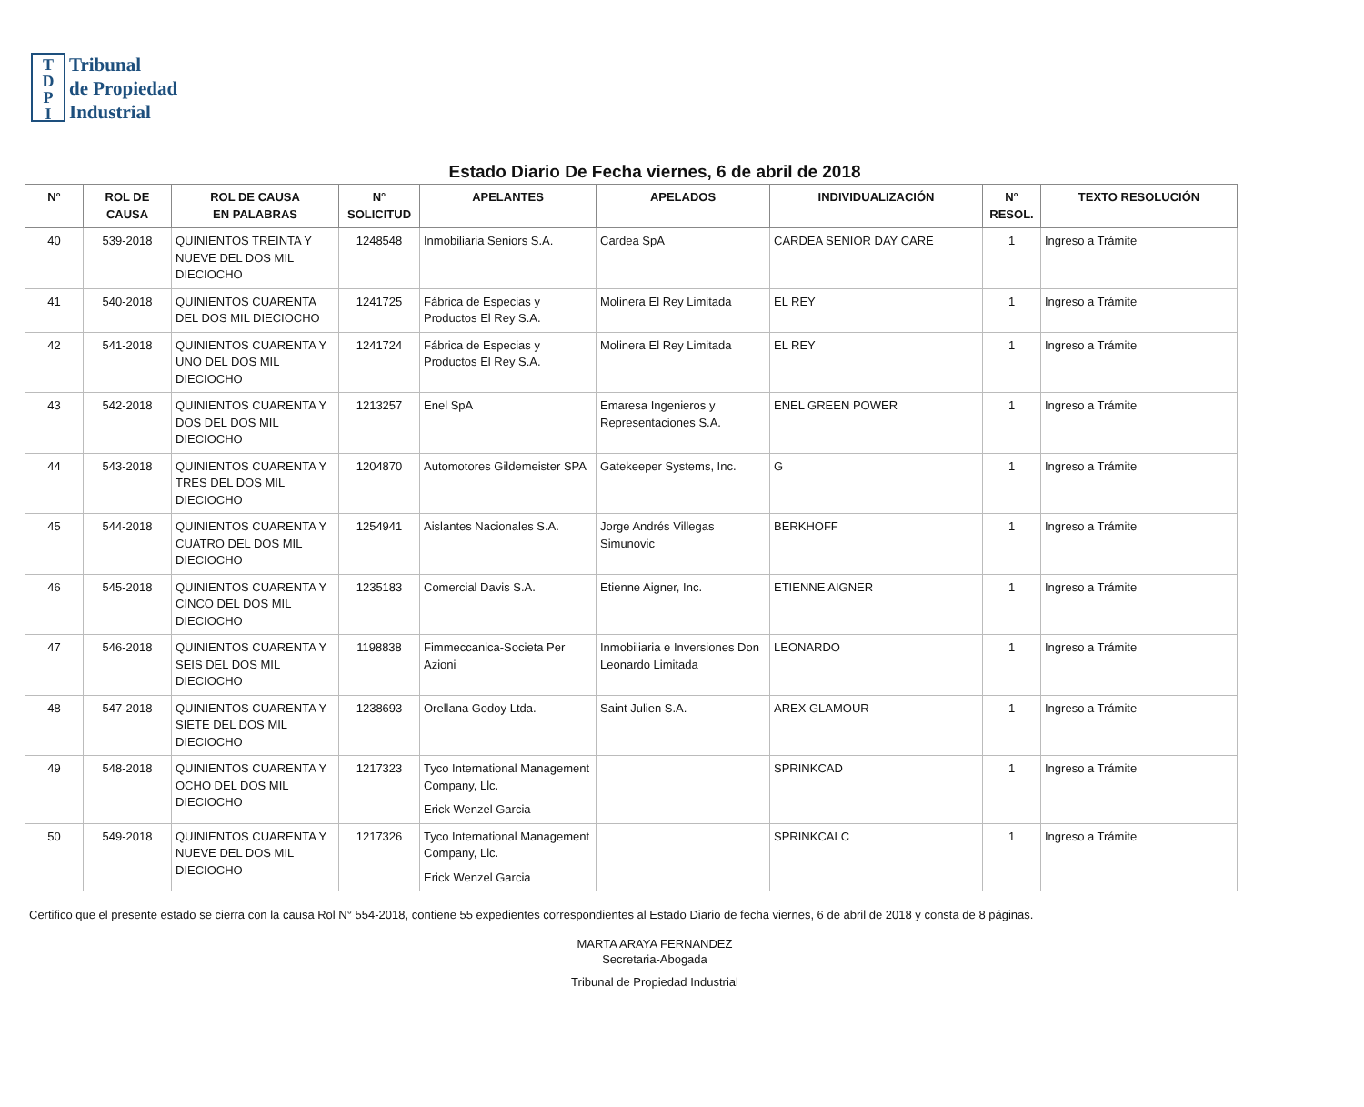T
D
P
I
Tribunal
de Propiedad
Industrial
Estado Diario De Fecha viernes, 6 de abril de 2018
| N° | ROL DE CAUSA | ROL DE CAUSA EN PALABRAS | N° SOLICITUD | APELANTES | APELADOS | INDIVIDUALIZACIÓN | N° RESOL. | TEXTO RESOLUCIÓN |
| --- | --- | --- | --- | --- | --- | --- | --- | --- |
| 40 | 539-2018 | QUINIENTOS TREINTA Y NUEVE DEL DOS MIL DIECIOCHO | 1248548 | Inmobiliaria Seniors S.A. | Cardea SpA | CARDEA SENIOR DAY CARE | 1 | Ingreso a Trámite |
| 41 | 540-2018 | QUINIENTOS CUARENTA DEL DOS MIL DIECIOCHO | 1241725 | Fábrica de Especias y Productos El Rey S.A. | Molinera El Rey Limitada | EL REY | 1 | Ingreso a Trámite |
| 42 | 541-2018 | QUINIENTOS CUARENTA Y UNO DEL DOS MIL DIECIOCHO | 1241724 | Fábrica de Especias y Productos El Rey S.A. | Molinera El Rey Limitada | EL REY | 1 | Ingreso a Trámite |
| 43 | 542-2018 | QUINIENTOS CUARENTA Y DOS DEL DOS MIL DIECIOCHO | 1213257 | Enel SpA | Emaresa Ingenieros y Representaciones S.A. | ENEL GREEN POWER | 1 | Ingreso a Trámite |
| 44 | 543-2018 | QUINIENTOS CUARENTA Y TRES DEL DOS MIL DIECIOCHO | 1204870 | Automotores Gildemeister SPA | Gatekeeper Systems, Inc. | G | 1 | Ingreso a Trámite |
| 45 | 544-2018 | QUINIENTOS CUARENTA Y CUATRO DEL DOS MIL DIECIOCHO | 1254941 | Aislantes Nacionales S.A. | Jorge Andrés Villegas Simunovic | BERKHOFF | 1 | Ingreso a Trámite |
| 46 | 545-2018 | QUINIENTOS CUARENTA Y CINCO DEL DOS MIL DIECIOCHO | 1235183 | Comercial Davis S.A. | Etienne Aigner, Inc. | ETIENNE AIGNER | 1 | Ingreso a Trámite |
| 47 | 546-2018 | QUINIENTOS CUARENTA Y SEIS DEL DOS MIL DIECIOCHO | 1198838 | Fimmeccanica-Societa Per Azioni | Inmobiliaria e Inversiones Don Leonardo Limitada | LEONARDO | 1 | Ingreso a Trámite |
| 48 | 547-2018 | QUINIENTOS CUARENTA Y SIETE DEL DOS MIL DIECIOCHO | 1238693 | Orellana Godoy Ltda. | Saint Julien S.A. | AREX GLAMOUR | 1 | Ingreso a Trámite |
| 49 | 548-2018 | QUINIENTOS CUARENTA Y OCHO DEL DOS MIL DIECIOCHO | 1217323 | Tyco International Management Company, Llc. Erick Wenzel Garcia | | SPRINKCAD | 1 | Ingreso a Trámite |
| 50 | 549-2018 | QUINIENTOS CUARENTA Y NUEVE DEL DOS MIL DIECIOCHO | 1217326 | Tyco International Management Company, Llc. Erick Wenzel Garcia | | SPRINKCALC | 1 | Ingreso a Trámite |
Certifico que el presente estado se cierra con la causa Rol N° 554-2018, contiene 55 expedientes correspondientes al Estado Diario de fecha viernes, 6 de abril de 2018 y consta de 8 páginas.
MARTA ARAYA FERNANDEZ
Secretaria-Abogada
Tribunal de Propiedad Industrial